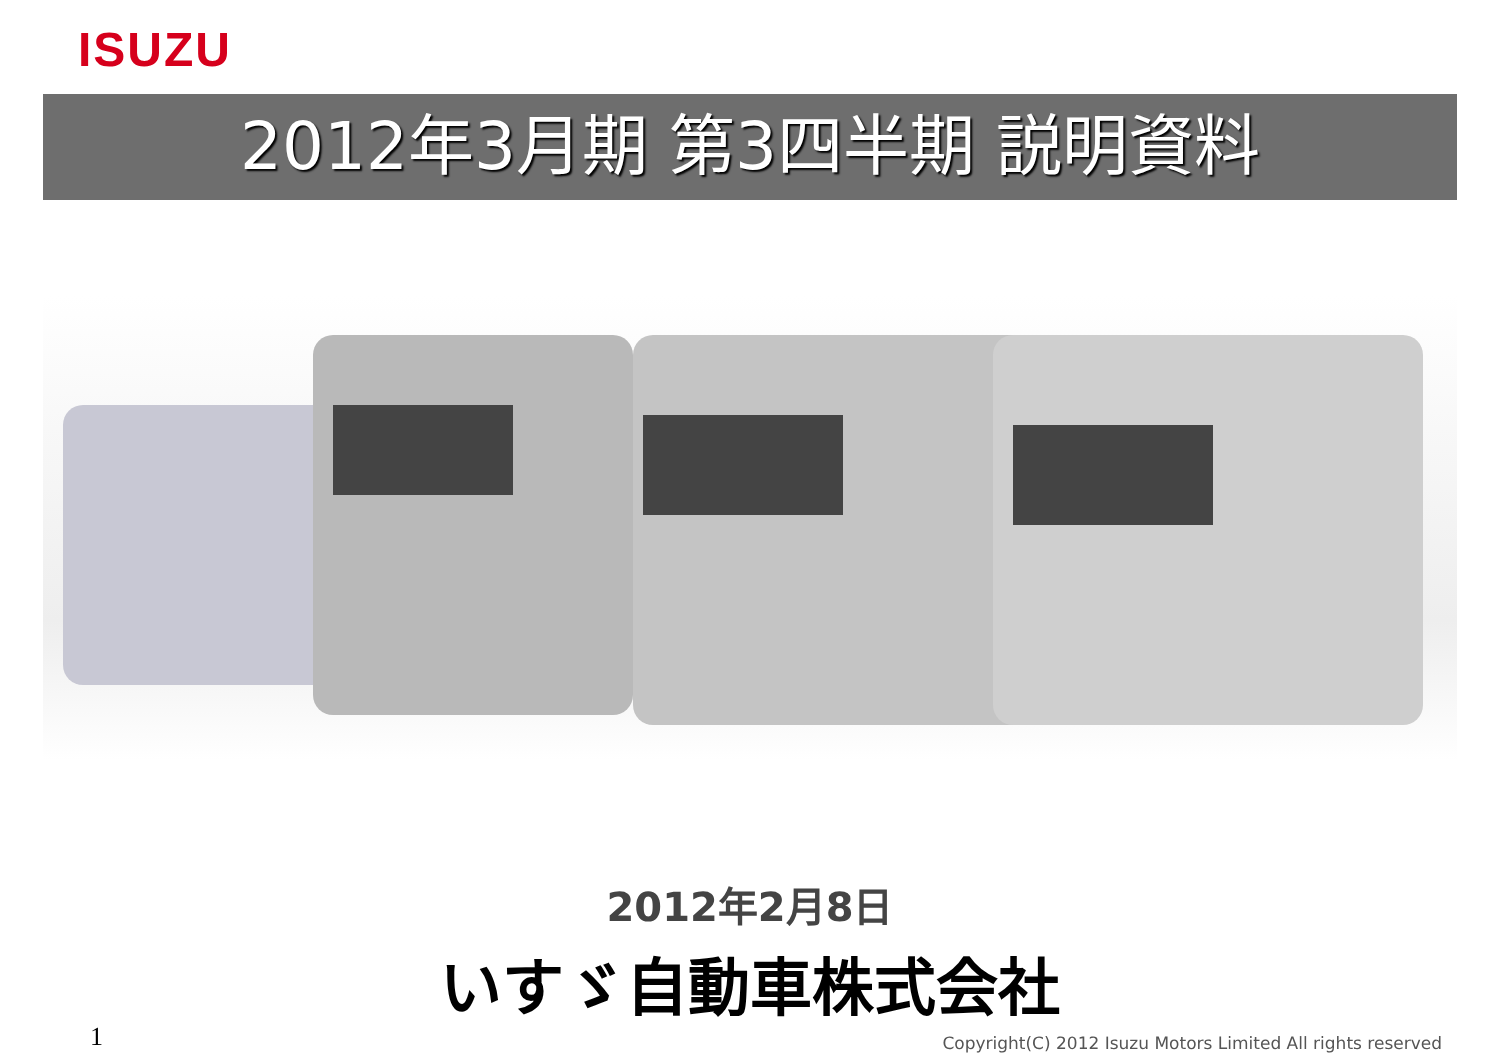ISUZU
2012年3月期 第3四半期 説明資料
2012年2月8日
いすゞ自動車株式会社
1
Copyright(C) 2012 Isuzu Motors Limited All rights reserved